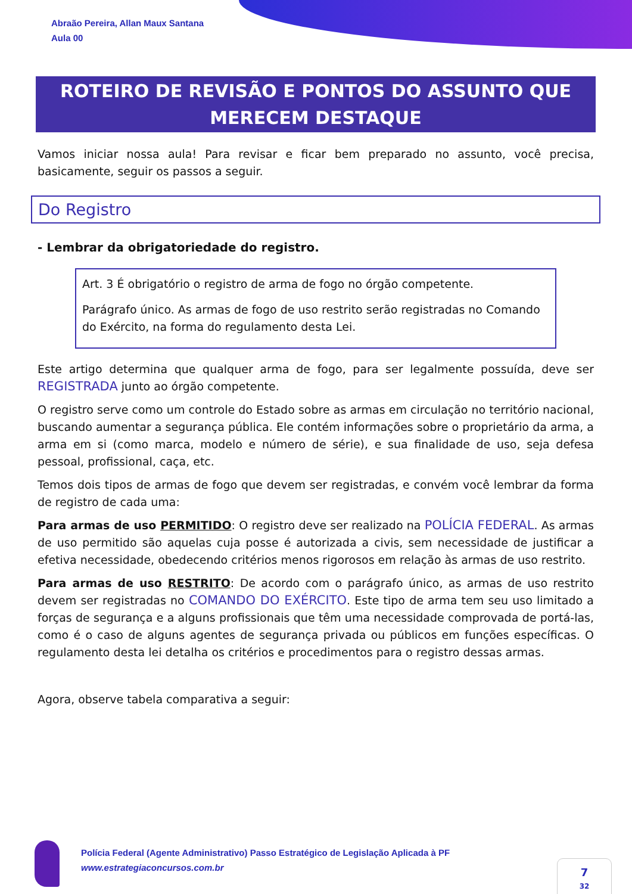Abraão Pereira, Allan Maux Santana
Aula 00
ROTEIRO DE REVISÃO E PONTOS DO ASSUNTO QUE
MERECEM DESTAQUE
Vamos iniciar nossa aula! Para revisar e ficar bem preparado no assunto, você precisa, basicamente, seguir os passos a seguir.
Do Registro
- Lembrar da obrigatoriedade do registro.
Art. 3 É obrigatório o registro de arma de fogo no órgão competente.
Parágrafo único. As armas de fogo de uso restrito serão registradas no Comando do Exército, na forma do regulamento desta Lei.
Este artigo determina que qualquer arma de fogo, para ser legalmente possuída, deve ser REGISTRADA junto ao órgão competente.
O registro serve como um controle do Estado sobre as armas em circulação no território nacional, buscando aumentar a segurança pública. Ele contém informações sobre o proprietário da arma, a arma em si (como marca, modelo e número de série), e sua finalidade de uso, seja defesa pessoal, profissional, caça, etc.
Temos dois tipos de armas de fogo que devem ser registradas, e convém você lembrar da forma de registro de cada uma:
Para armas de uso PERMITIDO: O registro deve ser realizado na POLÍCIA FEDERAL. As armas de uso permitido são aquelas cuja posse é autorizada a civis, sem necessidade de justificar a efetiva necessidade, obedecendo critérios menos rigorosos em relação às armas de uso restrito.
Para armas de uso RESTRITO: De acordo com o parágrafo único, as armas de uso restrito devem ser registradas no COMANDO DO EXÉRCITO. Este tipo de arma tem seu uso limitado a forças de segurança e a alguns profissionais que têm uma necessidade comprovada de portá-las, como é o caso de alguns agentes de segurança privada ou públicos em funções específicas. O regulamento desta lei detalha os critérios e procedimentos para o registro dessas armas.
Agora, observe tabela comparativa a seguir:
Polícia Federal (Agente Administrativo) Passo Estratégico de Legislação Aplicada à PF
www.estrategiaconcursos.com.br
7
32